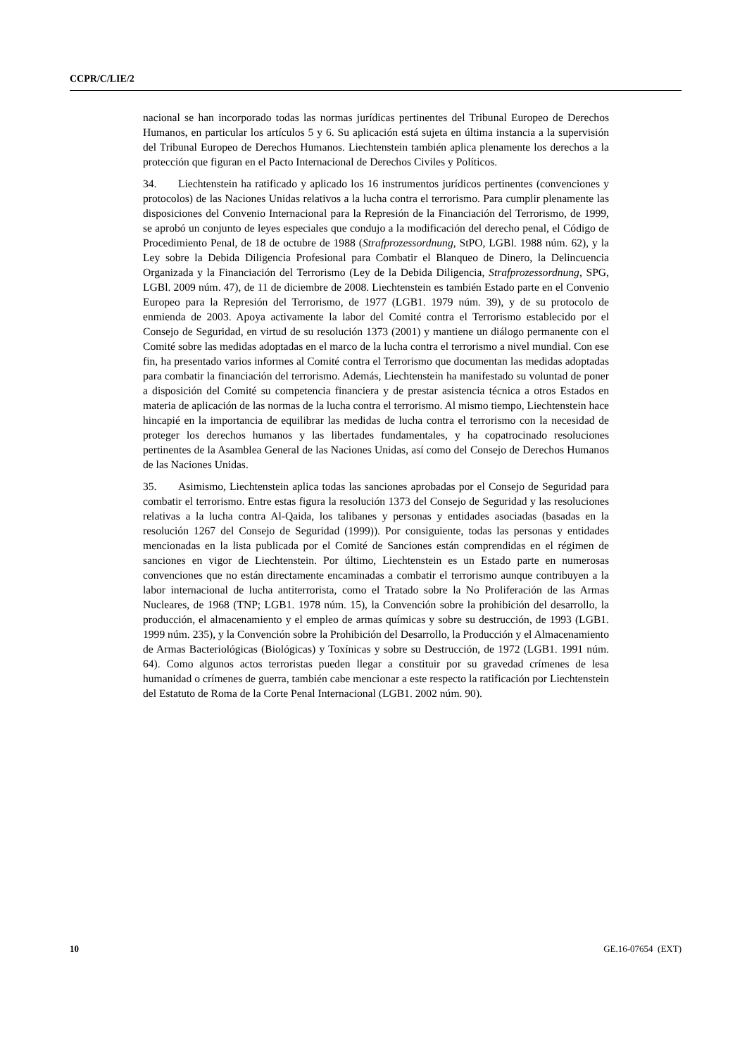CCPR/C/LIE/2
nacional se han incorporado todas las normas jurídicas pertinentes del Tribunal Europeo de Derechos Humanos, en particular los artículos 5 y 6. Su aplicación está sujeta en última instancia a la supervisión del Tribunal Europeo de Derechos Humanos. Liechtenstein también aplica plenamente los derechos a la protección que figuran en el Pacto Internacional de Derechos Civiles y Políticos.
34. Liechtenstein ha ratificado y aplicado los 16 instrumentos jurídicos pertinentes (convenciones y protocolos) de las Naciones Unidas relativos a la lucha contra el terrorismo. Para cumplir plenamente las disposiciones del Convenio Internacional para la Represión de la Financiación del Terrorismo, de 1999, se aprobó un conjunto de leyes especiales que condujo a la modificación del derecho penal, el Código de Procedimiento Penal, de 18 de octubre de 1988 (Strafprozessordnung, StPO, LGBl. 1988 núm. 62), y la Ley sobre la Debida Diligencia Profesional para Combatir el Blanqueo de Dinero, la Delincuencia Organizada y la Financiación del Terrorismo (Ley de la Debida Diligencia, Strafprozessordnung, SPG, LGBl. 2009 núm. 47), de 11 de diciembre de 2008. Liechtenstein es también Estado parte en el Convenio Europeo para la Represión del Terrorismo, de 1977 (LGB1. 1979 núm. 39), y de su protocolo de enmienda de 2003. Apoya activamente la labor del Comité contra el Terrorismo establecido por el Consejo de Seguridad, en virtud de su resolución 1373 (2001) y mantiene un diálogo permanente con el Comité sobre las medidas adoptadas en el marco de la lucha contra el terrorismo a nivel mundial. Con ese fin, ha presentado varios informes al Comité contra el Terrorismo que documentan las medidas adoptadas para combatir la financiación del terrorismo. Además, Liechtenstein ha manifestado su voluntad de poner a disposición del Comité su competencia financiera y de prestar asistencia técnica a otros Estados en materia de aplicación de las normas de la lucha contra el terrorismo. Al mismo tiempo, Liechtenstein hace hincapié en la importancia de equilibrar las medidas de lucha contra el terrorismo con la necesidad de proteger los derechos humanos y las libertades fundamentales, y ha copatrocinado resoluciones pertinentes de la Asamblea General de las Naciones Unidas, así como del Consejo de Derechos Humanos de las Naciones Unidas.
35. Asimismo, Liechtenstein aplica todas las sanciones aprobadas por el Consejo de Seguridad para combatir el terrorismo. Entre estas figura la resolución 1373 del Consejo de Seguridad y las resoluciones relativas a la lucha contra Al-Qaida, los talibanes y personas y entidades asociadas (basadas en la resolución 1267 del Consejo de Seguridad (1999)). Por consiguiente, todas las personas y entidades mencionadas en la lista publicada por el Comité de Sanciones están comprendidas en el régimen de sanciones en vigor de Liechtenstein. Por último, Liechtenstein es un Estado parte en numerosas convenciones que no están directamente encaminadas a combatir el terrorismo aunque contribuyen a la labor internacional de lucha antiterrorista, como el Tratado sobre la No Proliferación de las Armas Nucleares, de 1968 (TNP; LGB1. 1978 núm. 15), la Convención sobre la prohibición del desarrollo, la producción, el almacenamiento y el empleo de armas químicas y sobre su destrucción, de 1993 (LGB1. 1999 núm. 235), y la Convención sobre la Prohibición del Desarrollo, la Producción y el Almacenamiento de Armas Bacteriológicas (Biológicas) y Toxínicas y sobre su Destrucción, de 1972 (LGB1. 1991 núm. 64). Como algunos actos terroristas pueden llegar a constituir por su gravedad crímenes de lesa humanidad o crímenes de guerra, también cabe mencionar a este respecto la ratificación por Liechtenstein del Estatuto de Roma de la Corte Penal Internacional (LGB1. 2002 núm. 90).
10 GE.16-07654 (EXT)